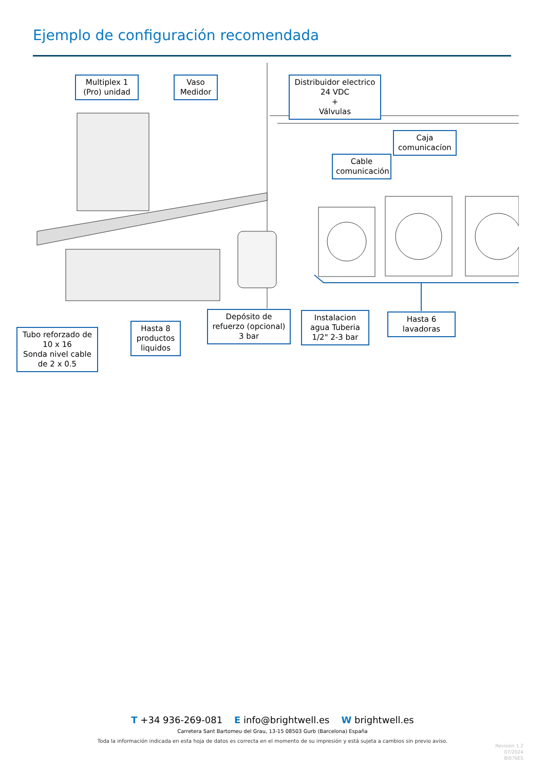Ejemplo de configuración recomendada
Multiplex 1
(Pro) unidad
Vaso
Medidor
Distribuidor electrico
24 VDC
+
Válvulas
Caja
comunicacíon
Cable
comunicación
Tubo reforzado de
10 x 16
Sonda nivel cable
de 2 x 0.5
Hasta 8
productos
liquidos
Depósito de
refuerzo (opcional)
3 bar
Instalacion
agua Tuberia
1/2" 2-3 bar
Hasta 6
lavadoras
T +34 936-269-081 E info@brightwell.es W brightwell.es
Carretera Sant Bartomeu del Grau, 13-15 08503 Gurb (Barcelona) España
Toda la información indicada en esta hoja de datos es correcta en el momento de su impresión y está sujeta a cambios sin previo aviso.
Revision 1.2
07/2024
BI076ES